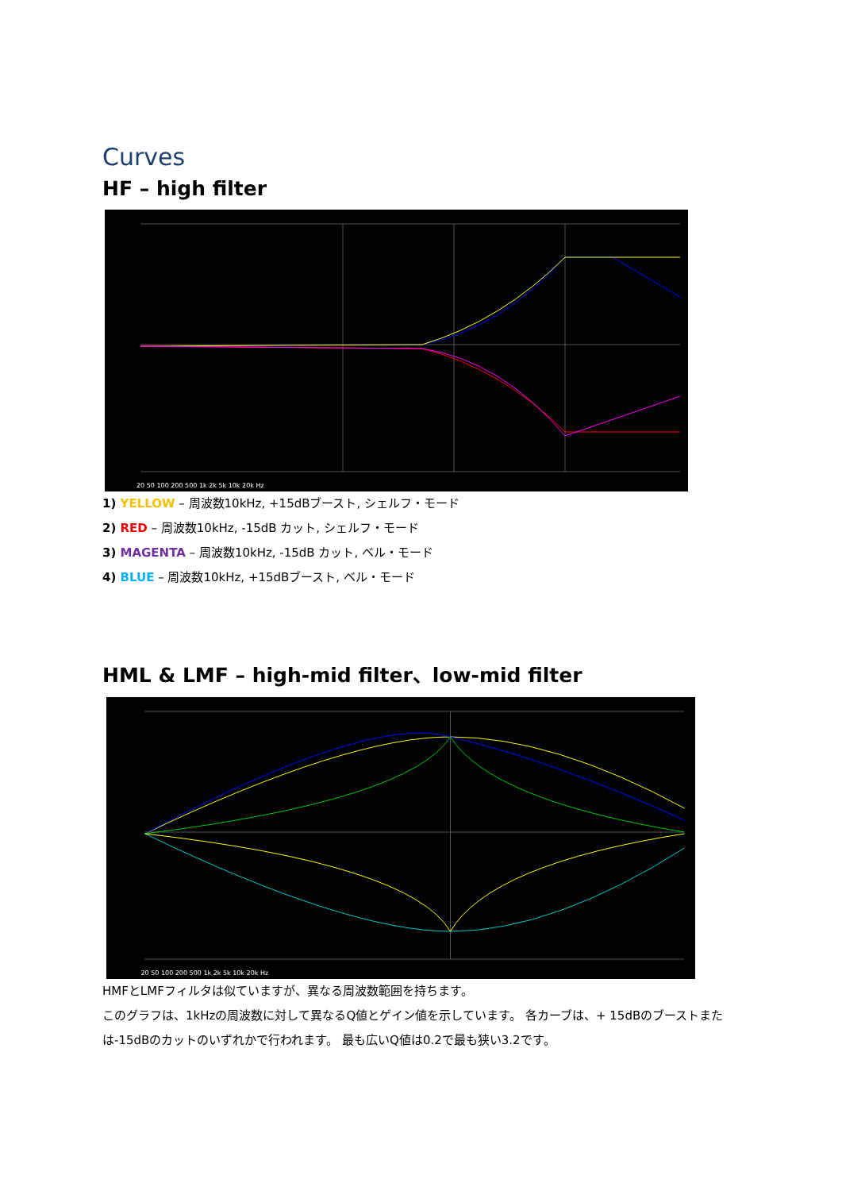Curves
HF – high filter
20 50 100 200 500 1k 2k 5k 10k 20k Hz
1) YELLOW – 周波数10kHz, +15dBブースト, シェルフ・モード
2) RED – 周波数10kHz, -15dB カット, シェルフ・モード
3) MAGENTA – 周波数10kHz, -15dB カット, ベル・モード
4) BLUE – 周波数10kHz, +15dBブースト, ベル・モード
HML & LMF – high-mid filter、low-mid filter
20 50 100 200 500 1k 2k 5k 10k 20k Hz
HMFとLMFフィルタは似ていますが、異なる周波数範囲を持ちます。
このグラフは、1kHzの周波数に対して異なるQ値とゲイン値を示しています。 各カーブは、+ 15dBのブーストまたは-15dBのカットのいずれかで行われます。 最も広いQ値は0.2で最も狭い3.2です。